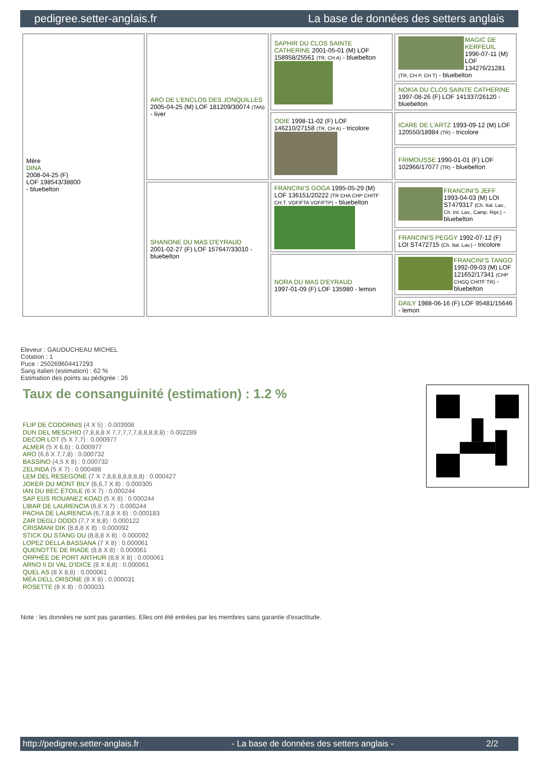pedigree.setter-anglais.fr La base de données des setters anglais
| Mère DINA 2008-04-25 (F) LOF 198543/38800 - bluebelton | ARO DE L'ENCLOS DES JONQUILLES 2005-04-25 (M) LOF 181209/30074 (TAN) - liver | SAPHIR DU CLOS SAINTE CATHERINE 2001-05-01 (M) LOF 158958/25561 (TR, CH A) - bluebelton | MAGIC DE KERFEUIL 1996-07-11 (M) LOF 134276/21281 (TR, CH P, CH T) - bluebelton |
| | | | NOKIA DU CLOS SAINTE CATHERINE 1997-08-26 (F) LOF 141337/26120 - bluebelton |
| | | ODIE 1998-11-02 (F) LOF 146210/27158 (TR, CH A) - tricolore | ICARE DE L'ARTZ 1993-09-12 (M) LOF 120550/18984 (TR) - tricolore |
| | | | FRIMOUSSE 1990-01-01 (F) LOF 102966/17077 (TR) - bluebelton |
| | SHANONE DU MAS D'EYRAUD 2001-02-27 (F) LOF 157647/33010 - bluebelton | FRANCINI'S GOGA 1995-05-29 (M) LOF 136151/20222 (TR CHA CHP CHITF CH.T. VOF/FTA VOF/FTP) - bluebelton | FRANCINI'S JEFF 1993-04-03 (M) LOI ST479317 (Ch. Ital. Lav., Ch. Int. Lav., Camp. Ripr.) - bluebelton |
| | | | FRANCINI'S PEGGY 1992-07-12 (F) LOI ST472715 (Ch. Ital. Lav.) - tricolore |
| | | NORA DU MAS D'EYRAUD 1997-01-09 (F) LOF 135980 - lemon | FRANCINI'S TANGO 1992-09-03 (M) LOF 121652/17341 (CHP CHGQ CHITF TR) - bluebelton |
| | | | DAILY 1988-06-16 (F) LOF 95481/15646 - lemon |
Eleveur : GAUDUCHEAU MICHEL
Cotation : 1
Puce : 250269604417293
Sang italien (estimation) : 62 %
Estimation des points au pédigrée : 26
Taux de consanguinité (estimation) : 1.2 %
FLIP DE CODORNIS (4 X 5) : 0.003906
DUN DEL MESCHIO (7,8,8,8 X 7,7,7,7,7,8,8,8,8,8) : 0.002289
DECOR LOT (5 X 7,7) : 0.000977
ALMER (5 X 6,6) : 0.000977
ARO (6,6 X 7,7,8) : 0.000732
BASSINO (4,5 X 8) : 0.000732
ZELINDA (5 X 7) : 0.000488
LEM DEL RESEGONE (7 X 7,8,8,8,8,8,8,8) : 0.000427
JOKER DU MONT BILY (6,6,7 X 8) : 0.000305
IAN DU BEC ÉTOILE (6 X 7) : 0.000244
SAP EUS ROUANEZ KOAD (5 X 8) : 0.000244
LIBAR DE LAURENCIA (6,6 X 7) : 0.000244
PACHA DE LAURENCIA (6,7,8,8 X 8) : 0.000183
ZAR DEGLI ODDO (7,7 X 8,8) : 0.000122
CRISMANI DIK (8,8,8 X 8) : 0.000092
STICK DU STANG DU (8,8,8 X 8) : 0.000092
LOPEZ DELLA BASSANA (7 X 8) : 0.000061
QUENOTTE DE RIADE (8,8 X 8) : 0.000061
ORPHÉE DE PORT ARTHUR (8,8 X 8) : 0.000061
ARNO II DI VAL D'IDICE (8 X 8,8) : 0.000061
QUEL AS (8 X 8,8) : 0.000061
MÉA DELL ORSONE (8 X 8) : 0.000031
ROSETTE (8 X 8) : 0.000031
Note : les données ne sont pas garanties. Elles ont été entrées par les membres sans garantie d'exactitude.
http://pedigree.setter-anglais.fr - La base de données des setters anglais - 2/2